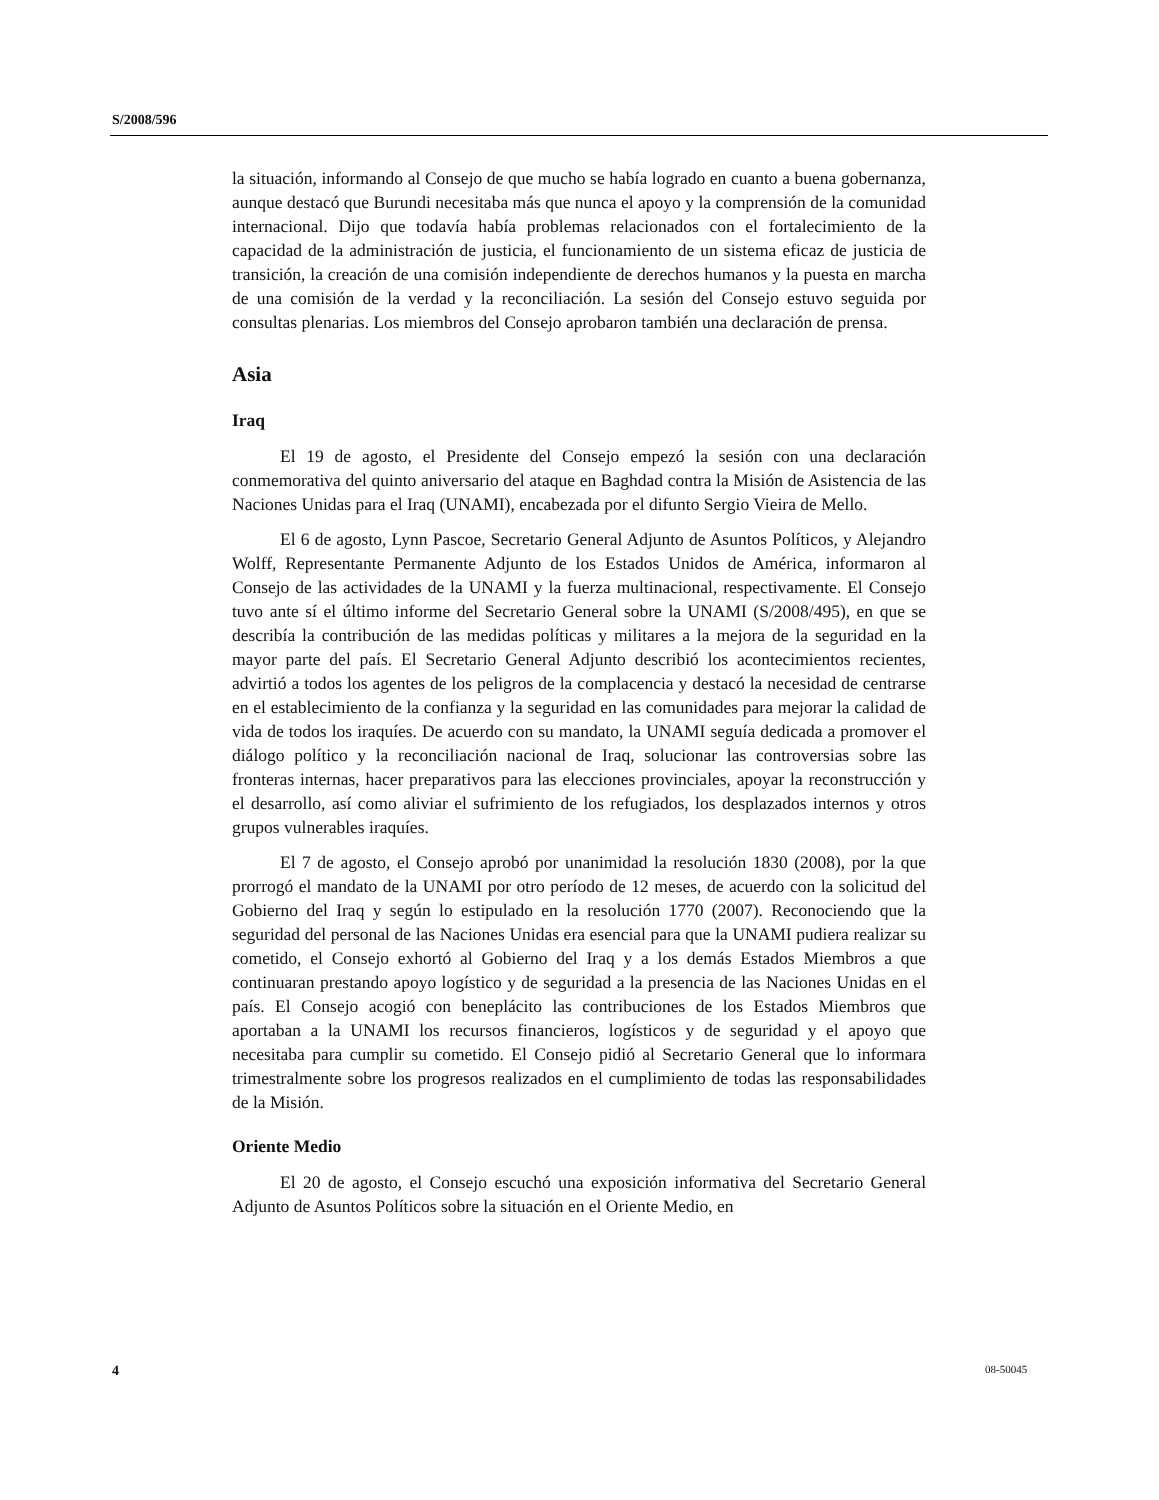S/2008/596
la situación, informando al Consejo de que mucho se había logrado en cuanto a buena gobernanza, aunque destacó que Burundi necesitaba más que nunca el apoyo y la comprensión de la comunidad internacional. Dijo que todavía había problemas relacionados con el fortalecimiento de la capacidad de la administración de justicia, el funcionamiento de un sistema eficaz de justicia de transición, la creación de una comisión independiente de derechos humanos y la puesta en marcha de una comisión de la verdad y la reconciliación. La sesión del Consejo estuvo seguida por consultas plenarias. Los miembros del Consejo aprobaron también una declaración de prensa.
Asia
Iraq
El 19 de agosto, el Presidente del Consejo empezó la sesión con una declaración conmemorativa del quinto aniversario del ataque en Baghdad contra la Misión de Asistencia de las Naciones Unidas para el Iraq (UNAMI), encabezada por el difunto Sergio Vieira de Mello.
El 6 de agosto, Lynn Pascoe, Secretario General Adjunto de Asuntos Políticos, y Alejandro Wolff, Representante Permanente Adjunto de los Estados Unidos de América, informaron al Consejo de las actividades de la UNAMI y la fuerza multinacional, respectivamente. El Consejo tuvo ante sí el último informe del Secretario General sobre la UNAMI (S/2008/495), en que se describía la contribución de las medidas políticas y militares a la mejora de la seguridad en la mayor parte del país. El Secretario General Adjunto describió los acontecimientos recientes, advirtió a todos los agentes de los peligros de la complacencia y destacó la necesidad de centrarse en el establecimiento de la confianza y la seguridad en las comunidades para mejorar la calidad de vida de todos los iraquíes. De acuerdo con su mandato, la UNAMI seguía dedicada a promover el diálogo político y la reconciliación nacional de Iraq, solucionar las controversias sobre las fronteras internas, hacer preparativos para las elecciones provinciales, apoyar la reconstrucción y el desarrollo, así como aliviar el sufrimiento de los refugiados, los desplazados internos y otros grupos vulnerables iraquíes.
El 7 de agosto, el Consejo aprobó por unanimidad la resolución 1830 (2008), por la que prorrogó el mandato de la UNAMI por otro período de 12 meses, de acuerdo con la solicitud del Gobierno del Iraq y según lo estipulado en la resolución 1770 (2007). Reconociendo que la seguridad del personal de las Naciones Unidas era esencial para que la UNAMI pudiera realizar su cometido, el Consejo exhortó al Gobierno del Iraq y a los demás Estados Miembros a que continuaran prestando apoyo logístico y de seguridad a la presencia de las Naciones Unidas en el país. El Consejo acogió con beneplácito las contribuciones de los Estados Miembros que aportaban a la UNAMI los recursos financieros, logísticos y de seguridad y el apoyo que necesitaba para cumplir su cometido. El Consejo pidió al Secretario General que lo informara trimestralmente sobre los progresos realizados en el cumplimiento de todas las responsabilidades de la Misión.
Oriente Medio
El 20 de agosto, el Consejo escuchó una exposición informativa del Secretario General Adjunto de Asuntos Políticos sobre la situación en el Oriente Medio, en
4 08-50045